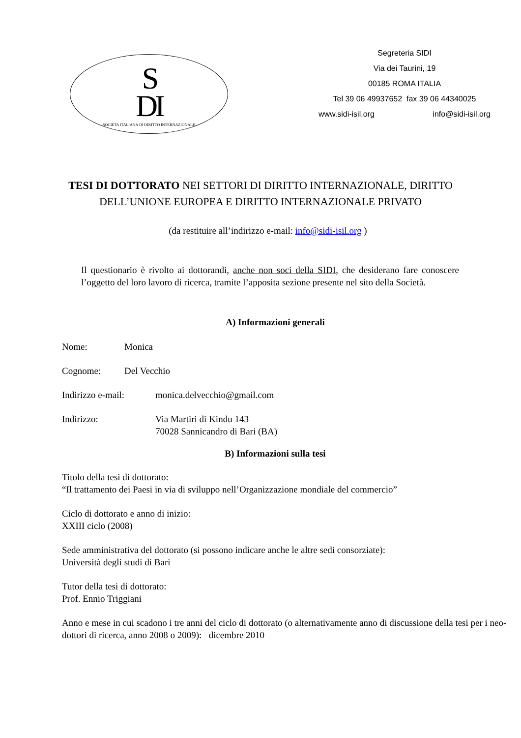S
DI
SOCIETA ITALIANA DI DIRITTO INTERNAZIONALE
Segreteria SIDI
Via dei Taurini, 19
00185 ROMA ITALIA
Tel 39 06 49937652 fax 39 06 44340025
www.sidi-isil.org info@sidi-isil.org
TESI DI DOTTORATO NEI SETTORI DI DIRITTO INTERNAZIONALE, DIRITTO DELL’UNIONE EUROPEA E DIRITTO INTERNAZIONALE PRIVATO
(da restituire all’indirizzo e-mail: info@sidi-isil.org )
Il questionario è rivolto ai dottorandi, anche non soci della SIDI, che desiderano fare conoscere l’oggetto del loro lavoro di ricerca, tramite l’apposita sezione presente nel sito della Società.
A) Informazioni generali
Nome: Monica
Cognome: Del Vecchio
Indirizzo e-mail: monica.delvecchio@gmail.com
Indirizzo: Via Martiri di Kindu 143
70028 Sannicandro di Bari (BA)
B) Informazioni sulla tesi
Titolo della tesi di dottorato:
“Il trattamento dei Paesi in via di sviluppo nell’Organizzazione mondiale del commercio”
Ciclo di dottorato e anno di inizio:
XXIII ciclo (2008)
Sede amministrativa del dottorato (si possono indicare anche le altre sedi consorziate):
Università degli studi di Bari
Tutor della tesi di dottorato:
Prof. Ennio Triggiani
Anno e mese in cui scadono i tre anni del ciclo di dottorato (o alternativamente anno di discussione della tesi per i neo-dottori di ricerca, anno 2008 o 2009): dicembre 2010